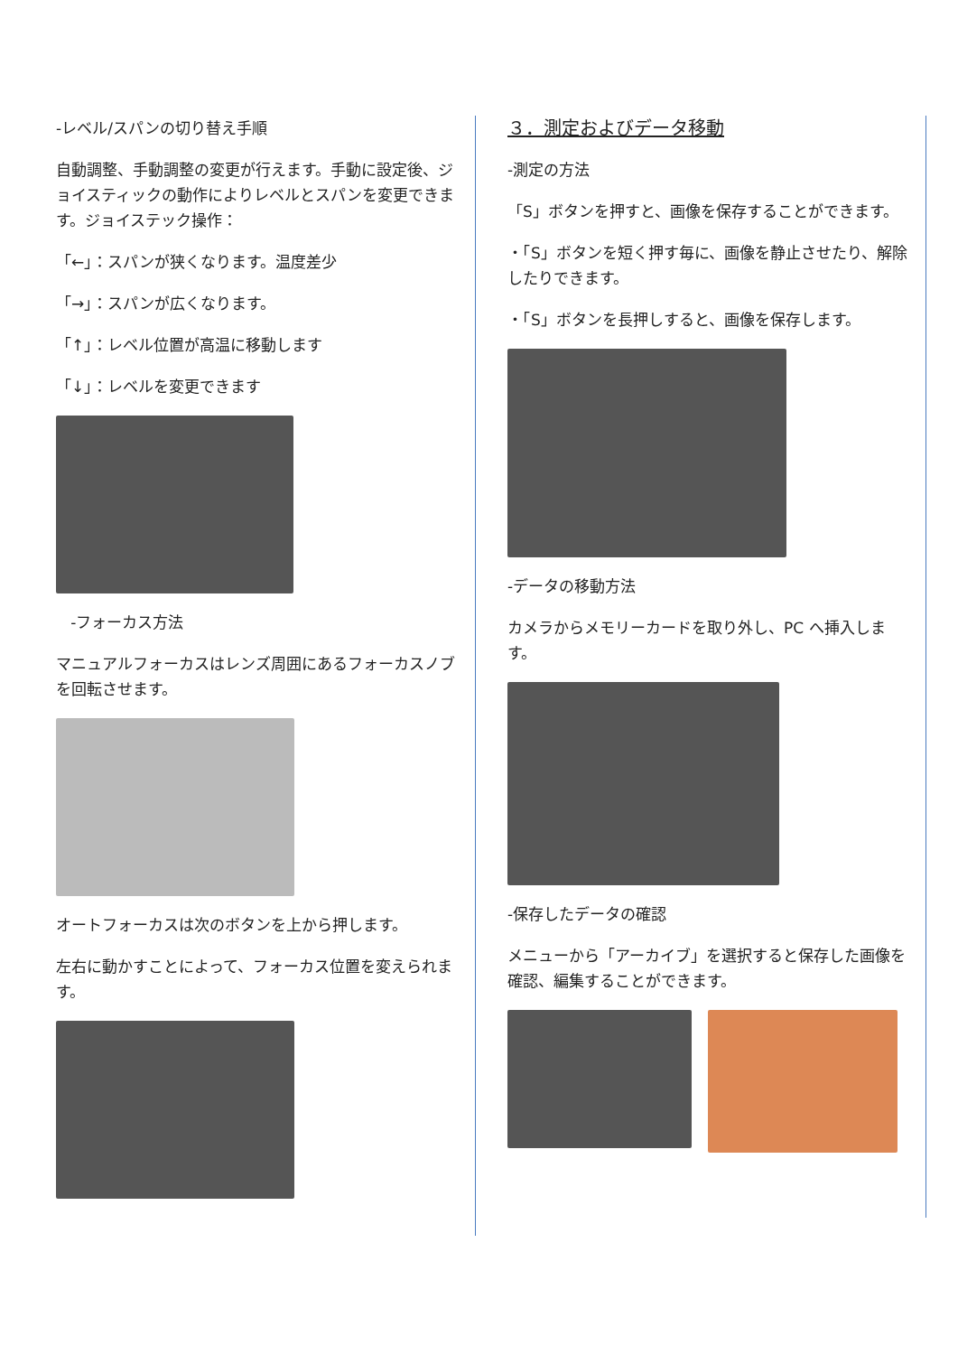-レベル/スパンの切り替え手順
自動調整、手動調整の変更が行えます。手動に設定後、ジョイスティックの動作によりレベルとスパンを変更できます。ジョイステック操作：
「←」：スパンが狭くなります。温度差少
「→」：スパンが広くなります。
「↑」：レベル位置が高温に移動します
「↓」：レベルを変更できます
-フォーカス方法
マニュアルフォーカスはレンズ周囲にあるフォーカスノブを回転させます。
オートフォーカスは次のボタンを上から押します。
左右に動かすことによって、フォーカス位置を変えられます。
３．測定およびデータ移動
-測定の方法
「S」ボタンを押すと、画像を保存することができます。
・「S」ボタンを短く押す毎に、画像を静止させたり、解除したりできます。
・「S」ボタンを長押しすると、画像を保存します。
-データの移動方法
カメラからメモリーカードを取り外し、PC へ挿入します。
-保存したデータの確認
メニューから「アーカイブ」を選択すると保存した画像を確認、編集することができます。